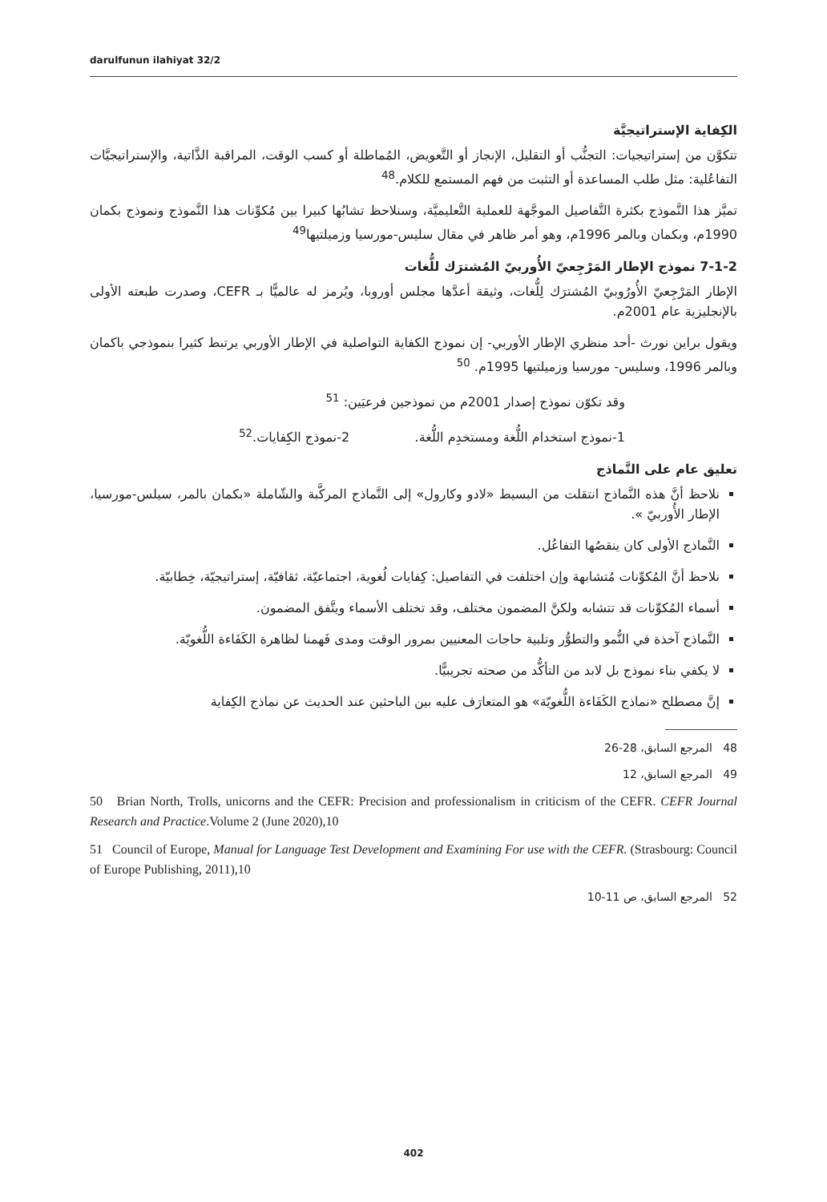darulfunun ilahiyat 32/2
الكِفاية الإستراتيجيَّة
تتكوَّن من إستراتيجيات: التجنُّب أو التقليل، الإنجاز أو التَّعويض، المُماطلة أو كسب الوقت، المراقبة الذَّاتية، والإستراتيجيَّات التفاعُلية: مثل طلب المساعدة أو التثبت من فهم المستمع للكلام.<sup>48</sup>
تميَّز هذا النَّموذج بكثرة التَّفاصيل الموجَّهة للعملية التَّعليميَّة، وسنلاحظ تشابُها كبيرا بين مُكوِّنات هذا النَّموذج ونموذج بكمان 1990م، وبكمان وبالمر 1996م، وهو أمر ظاهر في مقال سليس-مورسيا وزميلتيها<sup>49</sup>
7-1-2 نموذج الإطار المَرْجِعيّ الأُوربيّ المُشترَك للُّغات
الإطار المَرْجِعيّ الأُورُوبيّ المُشترَك لِلُّغات، وثيقة أعدَّها مجلس أوروبا، ويُرمز له عالميًّا بـ CEFR، وصدرت طبعته الأولى بالإنجليزية عام 2001م.
ويقول براين نورث -أحد منظري الإطار الأوربي- إن نموذج الكفاية التواصلية في الإطار الأوربي يرتبط كثيرا بنموذجي باكمان وبالمر 1996، وسليس- مورسيا وزميلتيها 1995م. <sup>50</sup>
وقد تكوّن نموذج إصدار 2001م من نموذجين فرعيَين: <sup>51</sup>
1-نموذج استخدام اللُّغة ومستخدِم اللُّغة. 2-نموذج الكِفايات.<sup>52</sup>
تعليق عام على النَّماذج
نلاحظ أنَّ هذه النَّماذج انتقلت من البسيط «لادو وكارول» إلى النَّماذج المركَّبة والشّاملة «بكمان بالمر، سيلس-مورسيا، الإطار الأُوربيّ ».
النَّماذج الأولى كان ينقصُها التفاعُل.
نلاحظ أنَّ المُكوِّنات مُتشابهة وإن اختلفت في التفاصيل: كِفايات لُغوية، اجتماعيّة، ثقافيّة، إستراتيجيّة، خِطابيّة.
أسماء المُكوِّنات قد تتشابه ولكنَّ المضمون مختلف، وقد تختلف الأسماء ويتَّفق المضمون.
النَّماذج آخذة في النُّمو والتطوُّر وتلبية حاجات المعنيين بمرور الوقت ومدى فَهمنا لظاهرة الكَفَاءة اللُّغويّة.
لا يكفي بناء نموذج بل لابد من التأكُّد من صحته تجريبيًّا.
إنَّ مصطلح «نماذج الكَفَاءة اللُّغويّة» هو المتعارَف عليه بين الباحثين عند الحديث عن نماذج الكِفاية
48 المرجع السابق، 28-26
49 المرجع السابق، 12
50 Brian North, Trolls, unicorns and the CEFR: Precision and professionalism in criticism of the CEFR. CEFR Journal Research and Practice.Volume 2 (June 2020),10
51 Council of Europe, Manual for Language Test Development and Examining For use with the CEFR. (Strasbourg: Council of Europe Publishing, 2011),10
52 المرجع السابق، ص 11-10
402